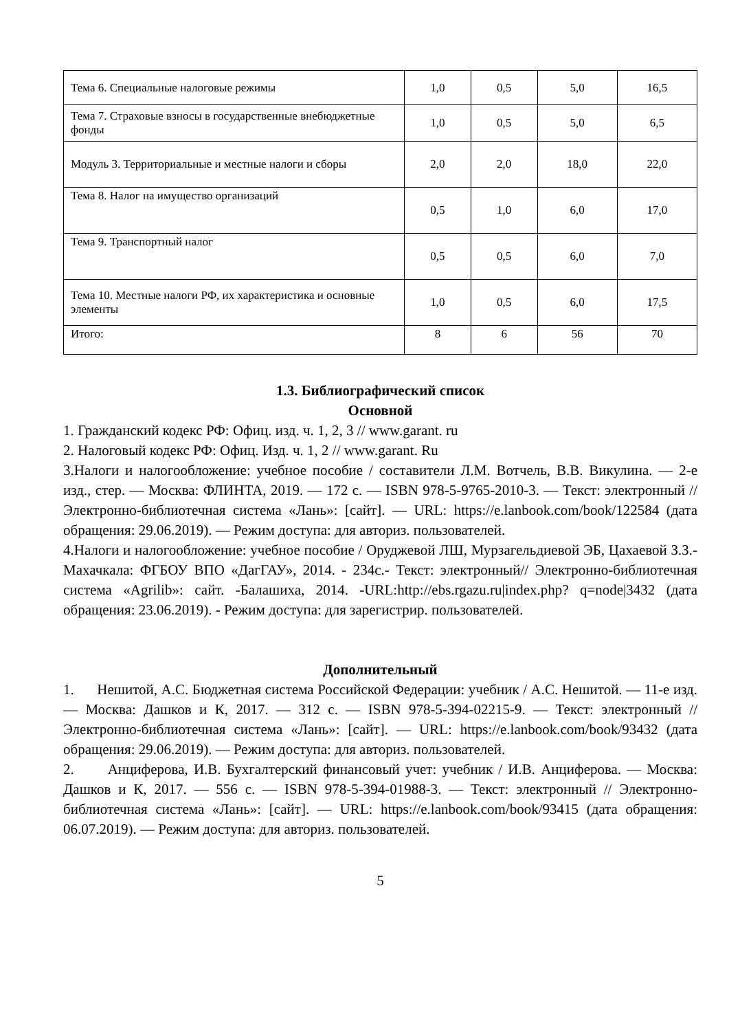| Тема 6. Специальные налоговые режимы | 1,0 | 0,5 | 5,0 | 16,5 |
| Тема 7. Страховые взносы в государственные внебюджетные фонды | 1,0 | 0,5 | 5,0 | 6,5 |
| Модуль 3. Территориальные и местные налоги и сборы | 2,0 | 2,0 | 18,0 | 22,0 |
| Тема 8. Налог на имущество организаций | 0,5 | 1,0 | 6,0 | 17,0 |
| Тема 9. Транспортный налог | 0,5 | 0,5 | 6,0 | 7,0 |
| Тема 10. Местные налоги РФ, их характеристика и основные элементы | 1,0 | 0,5 | 6,0 | 17,5 |
| Итого: | 8 | 6 | 56 | 70 |
1.3. Библиографический список
Основной
1. Гражданский кодекс РФ: Офиц. изд. ч. 1, 2, 3 // www.garant. ru
2. Налоговый кодекс РФ: Офиц. Изд. ч. 1, 2 // www.garant. Ru
3.Налоги и налогообложение: учебное пособие / составители Л.М. Вотчель, В.В. Викулина. — 2-е изд., стер. — Москва: ФЛИНТА, 2019. — 172 с. — ISBN 978-5-9765-2010-3. — Текст: электронный // Электронно-библиотечная система «Лань»: [сайт]. — URL: https://e.lanbook.com/book/122584 (дата обращения: 29.06.2019). — Режим доступа: для авториз. пользователей.
4.Налоги и налогообложение: учебное пособие / Оруджевой ЛШ, Мурзагельдиевой ЭБ, Цахаевой З.З.- Махачкала: ФГБОУ ВПО «ДагГАУ», 2014. - 234с.- Текст: электронный// Электронно-библиотечная система «Agrilib»: сайт. -Балашиха, 2014. -URL:http://ebs.rgazu.ru|index.php? q=node|3432 (дата обращения: 23.06.2019). - Режим доступа: для зарегистрир. пользователей.
Дополнительный
1. Нешитой, А.С. Бюджетная система Российской Федерации: учебник / А.С. Нешитой. — 11-е изд. — Москва: Дашков и К, 2017. — 312 с. — ISBN 978-5-394-02215-9. — Текст: электронный // Электронно-библиотечная система «Лань»: [сайт]. — URL: https://e.lanbook.com/book/93432 (дата обращения: 29.06.2019). — Режим доступа: для авториз. пользователей.
2. Анциферова, И.В. Бухгалтерский финансовый учет: учебник / И.В. Анциферова. — Москва: Дашков и К, 2017. — 556 с. — ISBN 978-5-394-01988-3. — Текст: электронный // Электронно-библиотечная система «Лань»: [сайт]. — URL: https://e.lanbook.com/book/93415 (дата обращения: 06.07.2019). — Режим доступа: для авториз. пользователей.
5